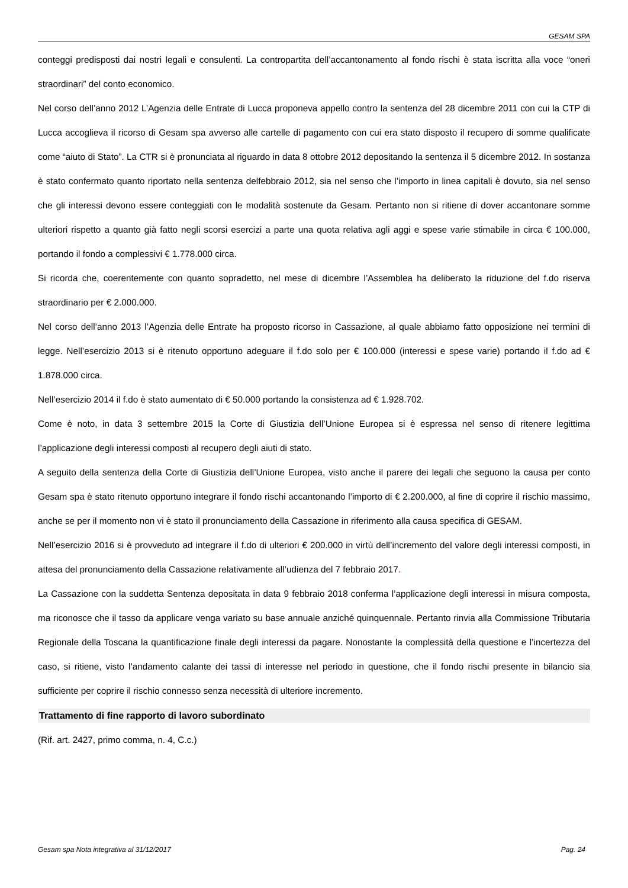GESAM SPA
conteggi predisposti dai nostri legali e consulenti. La contropartita dell’accantonamento al fondo rischi è stata iscritta alla voce “oneri straordinari” del conto economico.
Nel corso dell’anno 2012 L’Agenzia delle Entrate di Lucca proponeva appello contro la sentenza del 28 dicembre 2011 con cui la CTP di Lucca accoglieva il ricorso di Gesam spa avverso alle cartelle di pagamento con cui era stato disposto il recupero di somme qualificate come “aiuto di Stato”. La CTR si è pronunciata al riguardo in data 8 ottobre 2012 depositando la sentenza il 5 dicembre 2012. In sostanza è stato confermato quanto riportato nella sentenza delfebbraio 2012, sia nel senso che l’importo in linea capitali è dovuto, sia nel senso che gli interessi devono essere conteggiati con le modalità sostenute da Gesam. Pertanto non si ritiene di dover accantonare somme ulteriori rispetto a quanto già fatto negli scorsi esercizi a parte una quota relativa agli aggi e spese varie stimabile in circa € 100.000, portando il fondo a complessivi € 1.778.000 circa.
Si ricorda che, coerentemente con quanto sopradetto, nel mese di dicembre l’Assemblea ha deliberato la riduzione del f.do riserva straordinario per € 2.000.000.
Nel corso dell’anno 2013 l’Agenzia delle Entrate ha proposto ricorso in Cassazione, al quale abbiamo fatto opposizione nei termini di legge. Nell’esercizio 2013 si è ritenuto opportuno adeguare il f.do solo per € 100.000 (interessi e spese varie) portando il f.do ad € 1.878.000 circa.
Nell’esercizio 2014 il f.do è stato aumentato di € 50.000 portando la consistenza ad € 1.928.702.
Come è noto, in data 3 settembre 2015 la Corte di Giustizia dell’Unione Europea si è espressa nel senso di ritenere legittima l’applicazione degli interessi composti al recupero degli aiuti di stato.
A seguito della sentenza della Corte di Giustizia dell’Unione Europea, visto anche il parere dei legali che seguono la causa per conto Gesam spa è stato ritenuto opportuno integrare il fondo rischi accantonando l’importo di € 2.200.000, al fine di coprire il rischio massimo, anche se per il momento non vi è stato il pronunciamento della Cassazione in riferimento alla causa specifica di GESAM.
Nell’esercizio 2016 si è provveduto ad integrare il f.do di ulteriori € 200.000 in virtù dell’incremento del valore degli interessi composti, in attesa del pronunciamento della Cassazione relativamente all’udienza del 7 febbraio 2017.
La Cassazione con la suddetta Sentenza depositata in data 9 febbraio 2018 conferma l’applicazione degli interessi in misura composta, ma riconosce che il tasso da applicare venga variato su base annuale anziché quinquennale. Pertanto rinvia alla Commissione Tributaria Regionale della Toscana la quantificazione finale degli interessi da pagare. Nonostante la complessità della questione e l’incertezza del caso, si ritiene, visto l’andamento calante dei tassi di interesse nel periodo in questione, che il fondo rischi presente in bilancio sia sufficiente per coprire il rischio connesso senza necessità di ulteriore incremento.
Trattamento di fine rapporto di lavoro subordinato
(Rif. art. 2427, primo comma, n. 4, C.c.)
Gesam spa Nota integrativa al 31/12/2017 Pag. 24